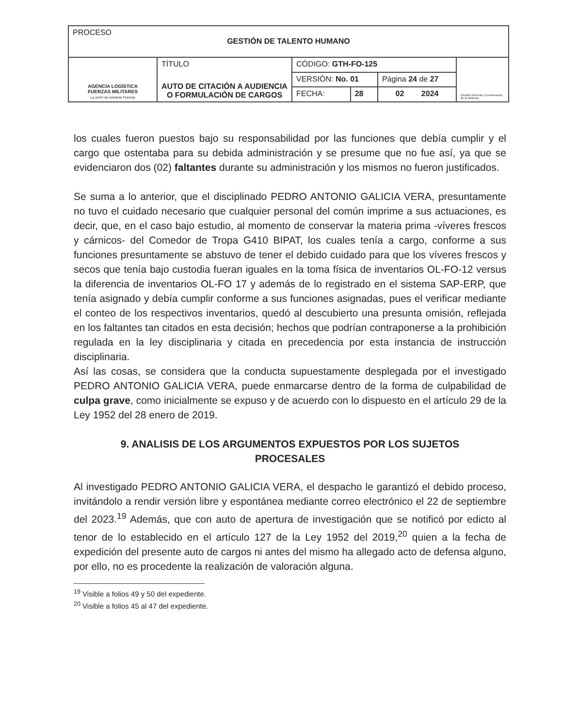| PROCESO GESTIÓN DE TALENTO HUMANO | | | | | |
| AGENCIA LOGÍSTICA FUERZAS MILITARES La unión de nuestras Fuerzas | TÍTULO AUTO DE CITACIÓN A AUDIENCIA O FORMULACIÓN DE CARGOS | CÓDIGO: GTH-FO-125 | | | Gestión General y Conservación de la Defensa |
| | | VERSIÓN: No. 01 | | Página 24 de 27 | |
| | | FECHA: | 28 | 02 2024 | |
los cuales fueron puestos bajo su responsabilidad por las funciones que debía cumplir y el cargo que ostentaba para su debida administración y se presume que no fue así, ya que se evidenciaron dos (02) faltantes durante su administración y los mismos no fueron justificados.
Se suma a lo anterior, que el disciplinado PEDRO ANTONIO GALICIA VERA, presuntamente no tuvo el cuidado necesario que cualquier personal del común imprime a sus actuaciones, es decir, que, en el caso bajo estudio, al momento de conservar la materia prima -víveres frescos y cárnicos- del Comedor de Tropa G410 BIPAT, los cuales tenía a cargo, conforme a sus funciones presuntamente se abstuvo de tener el debido cuidado para que los víveres frescos y secos que tenía bajo custodia fueran iguales en la toma física de inventarios OL-FO-12 versus la diferencia de inventarios OL-FO 17 y además de lo registrado en el sistema SAP-ERP, que tenía asignado y debía cumplir conforme a sus funciones asignadas, pues el verificar mediante el conteo de los respectivos inventarios, quedó al descubierto una presunta omisión, reflejada en los faltantes tan citados en esta decisión; hechos que podrían contraponerse a la prohibición regulada en la ley disciplinaria y citada en precedencia por esta instancia de instrucción disciplinaria.
Así las cosas, se considera que la conducta supuestamente desplegada por el investigado PEDRO ANTONIO GALICIA VERA, puede enmarcarse dentro de la forma de culpabilidad de culpa grave, como inicialmente se expuso y de acuerdo con lo dispuesto en el artículo 29 de la Ley 1952 del 28 enero de 2019.
9. ANALISIS DE LOS ARGUMENTOS EXPUESTOS POR LOS SUJETOS PROCESALES
Al investigado PEDRO ANTONIO GALICIA VERA, el despacho le garantizó el debido proceso, invitándolo a rendir versión libre y espontánea mediante correo electrónico el 22 de septiembre del 2023.<sup>19</sup> Además, que con auto de apertura de investigación que se notificó por edicto al tenor de lo establecido en el artículo 127 de la Ley 1952 del 2019,<sup>20</sup> quien a la fecha de expedición del presente auto de cargos ni antes del mismo ha allegado acto de defensa alguno, por ello, no es procedente la realización de valoración alguna.
<sup>19</sup> Visible a folios 49 y 50 del expediente.
<sup>20</sup> Visible a folios 45 al 47 del expediente.